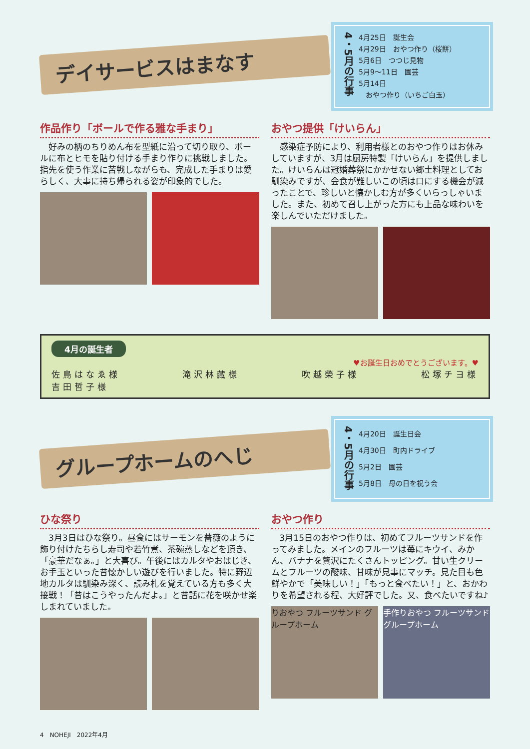デイサービスはまなす
4・5月の行事
4月25日　誕生会
4月29日　おやつ作り（桜餅）
5月6日　つつじ見物
5月9〜11日　園芸
5月14日
　おやつ作り（いちご白玉）
作品作り「ボールで作る雅な手まり」
　好みの柄のちりめん布を型紙に沿って切り取り、ボールに布とヒモを貼り付ける手まり作りに挑戦しました。指先を使う作業に苦戦しながらも、完成した手まりは愛らしく、大事に持ち帰られる姿が印象的でした。
おやつ提供「けいらん」
　感染症予防により、利用者様とのおやつ作りはお休みしていますが、3月は厨房特製「けいらん」を提供しました。けいらんは冠婚葬祭にかかせない郷土料理としてお馴染みですが、会食が難しいこの頃は口にする機会が減ったことで、珍しいと懐かしむ方が多くいらっしゃいました。また、初めて召し上がった方にも上品な味わいを楽しんでいただけました。
4月の誕生者
♥お誕生日おめでとうございます。♥
佐鳥はなゑ様 滝沢林藏様 吹越榮子様 松塚チヨ様
吉田哲子様
グループホームのへじ
4・5月の行事
4月20日　誕生日会
4月30日　町内ドライブ
5月2日　園芸
5月8日　母の日を祝う会
ひな祭り
　3月3日はひな祭り。昼食にはサーモンを薔薇のように飾り付けたちらし寿司や若竹煮、茶碗蒸しなどを頂き、「豪華だなぁ。」と大喜び。午後にはカルタやおはじき、お手玉といった昔懐かしい遊びを行いました。特に野辺地カルタは馴染み深く、読み札を覚えている方も多く大接戦！「昔はこうやったんだよ。」と昔話に花を咲かせ楽しまれていました。
おやつ作り
　3月15日のおやつ作りは、初めてフルーツサンドを作ってみました。メインのフルーツは苺にキウイ、みかん、バナナを贅沢にたくさんトッピング。甘い生クリームとフルーツの酸味、甘味が見事にマッチ。見た目も色鮮やかで「美味しい！」「もっと食べたい！」と、おかわりを希望される程、大好評でした。又、食べたいですね♪
りおやつ フルーツサンド グループホーム
手作りおやつ フルーツサンド グループホーム
4　NOHEJI　2022年4月